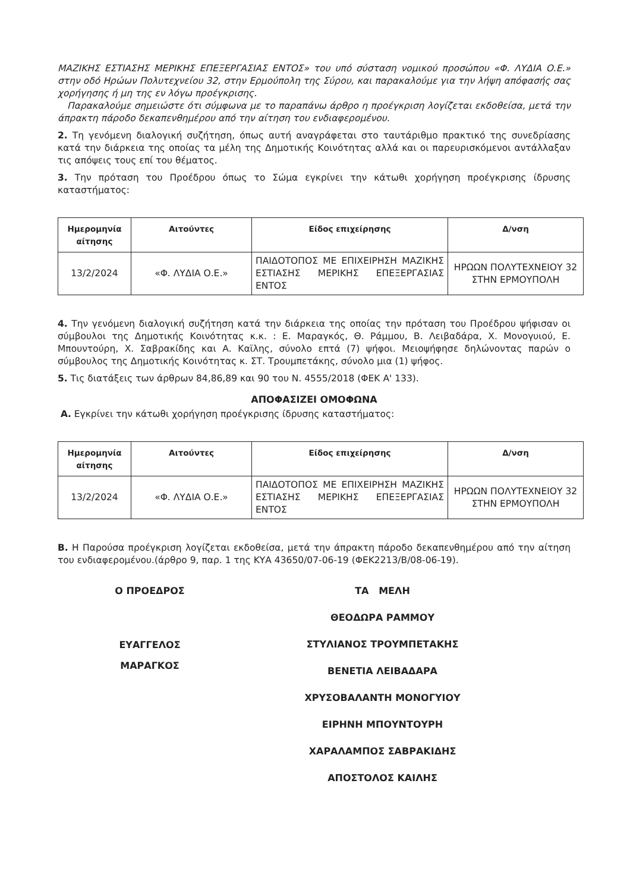ΜΑΖΙΚΗΣ ΕΣΤΙΑΣΗΣ ΜΕΡΙΚΗΣ ΕΠΕΞΕΡΓΑΣΙΑΣ ΕΝΤΟΣ» του υπό σύσταση νομικού προσώπου «Φ. ΛΥΔΙΑ Ο.Ε.» στην οδό Ηρώων Πολυτεχνείου 32, στην Ερμούπολη της Σύρου, και παρακαλούμε για την λήψη απόφασής σας χορήγησης ή μη της εν λόγω προέγκρισης.
Παρακαλούμε σημειώστε ότι σύμφωνα με το παραπάνω άρθρο η προέγκριση λογίζεται εκδοθείσα, μετά την άπρακτη πάροδο δεκαπενθημέρου από την αίτηση του ενδιαφερομένου.
2. Τη γενόμενη διαλογική συζήτηση, όπως αυτή αναγράφεται στο ταυτάριθμο πρακτικό της συνεδρίασης κατά την διάρκεια της οποίας τα μέλη της Δημοτικής Κοινότητας αλλά και οι παρευρισκόμενοι αντάλλαξαν τις απόψεις τους επί του θέματος.
3. Την πρόταση του Προέδρου όπως το Σώμα εγκρίνει την κάτωθι χορήγηση προέγκρισης ίδρυσης καταστήματος:
| Ημερομηνία αίτησης | Αιτούντες | Είδος επιχείρησης | Δ/νση |
| --- | --- | --- | --- |
| 13/2/2024 | «Φ. ΛΥΔΙΑ Ο.Ε.» | ΠΑΙΔΟΤΟΠΟΣ ΜΕ ΕΠΙΧΕΙΡΗΣΗ ΜΑΖΙΚΗΣ ΕΣΤΙΑΣΗΣ ΜΕΡΙΚΗΣ ΕΠΕΞΕΡΓΑΣΙΑΣ ΕΝΤΟΣ | ΗΡΩΩΝ ΠΟΛΥΤΕΧΝΕΙΟΥ 32 ΣΤΗΝ ΕΡΜΟΥΠΟΛΗ |
4. Την γενόμενη διαλογική συζήτηση κατά την διάρκεια της οποίας την πρόταση του Προέδρου ψήφισαν οι σύμβουλοι της Δημοτικής Κοινότητας κ.κ. : Ε. Μαραγκός, Θ. Ράμμου, Β. Λειβαδάρα, Χ. Μονογυιού, Ε. Μπουντούρη, Χ. Σαβρακίδης και Α. Καϊλης, σύνολο επτά (7) ψήφοι. Μειοψήφησε δηλώνοντας παρών ο σύμβουλος της Δημοτικής Κοινότητας κ. ΣΤ. Τρουμπετάκης, σύνολο μια (1) ψήφος.
5. Τις διατάξεις των άρθρων 84,86,89 και 90 του Ν. 4555/2018 (ΦΕΚ Α' 133).
ΑΠΟΦΑΣΙΖΕΙ ΟΜΟΦΩΝΑ
Α. Εγκρίνει την κάτωθι χορήγηση προέγκρισης ίδρυσης καταστήματος:
| Ημερομηνία αίτησης | Αιτούντες | Είδος επιχείρησης | Δ/νση |
| --- | --- | --- | --- |
| 13/2/2024 | «Φ. ΛΥΔΙΑ Ο.Ε.» | ΠΑΙΔΟΤΟΠΟΣ ΜΕ ΕΠΙΧΕΙΡΗΣΗ ΜΑΖΙΚΗΣ ΕΣΤΙΑΣΗΣ ΜΕΡΙΚΗΣ ΕΠΕΞΕΡΓΑΣΙΑΣ ΕΝΤΟΣ | ΗΡΩΩΝ ΠΟΛΥΤΕΧΝΕΙΟΥ 32 ΣΤΗΝ ΕΡΜΟΥΠΟΛΗ |
Β. Η Παρούσα προέγκριση λογίζεται εκδοθείσα, μετά την άπρακτη πάροδο δεκαπενθημέρου από την αίτηση του ενδιαφερομένου.(άρθρο 9, παρ. 1 της ΚΥΑ 43650/07-06-19 (ΦΕΚ2213/Β/08-06-19).
Ο ΠΡΟΕΔΡΟΣ
ΕΥΑΓΓΕΛΟΣ
ΜΑΡΑΓΚΟΣ
ΤΑ ΜΕΛΗ
ΘΕΟΔΩΡΑ ΡΑΜΜΟΥ
ΣΤΥΛΙΑΝΟΣ ΤΡΟΥΜΠΕΤΑΚΗΣ
ΒΕΝΕΤΙΑ ΛΕΙΒΑΔΑΡΑ
ΧΡΥΣΟΒΑΛΑΝΤΗ ΜΟΝΟΓΥΙΟΥ
ΕΙΡΗΝΗ ΜΠΟΥΝΤΟΥΡΗ
ΧΑΡΑΛΑΜΠΟΣ ΣΑΒΡΑΚΙΔΗΣ
ΑΠΟΣΤΟΛΟΣ ΚΑΙΛΗΣ